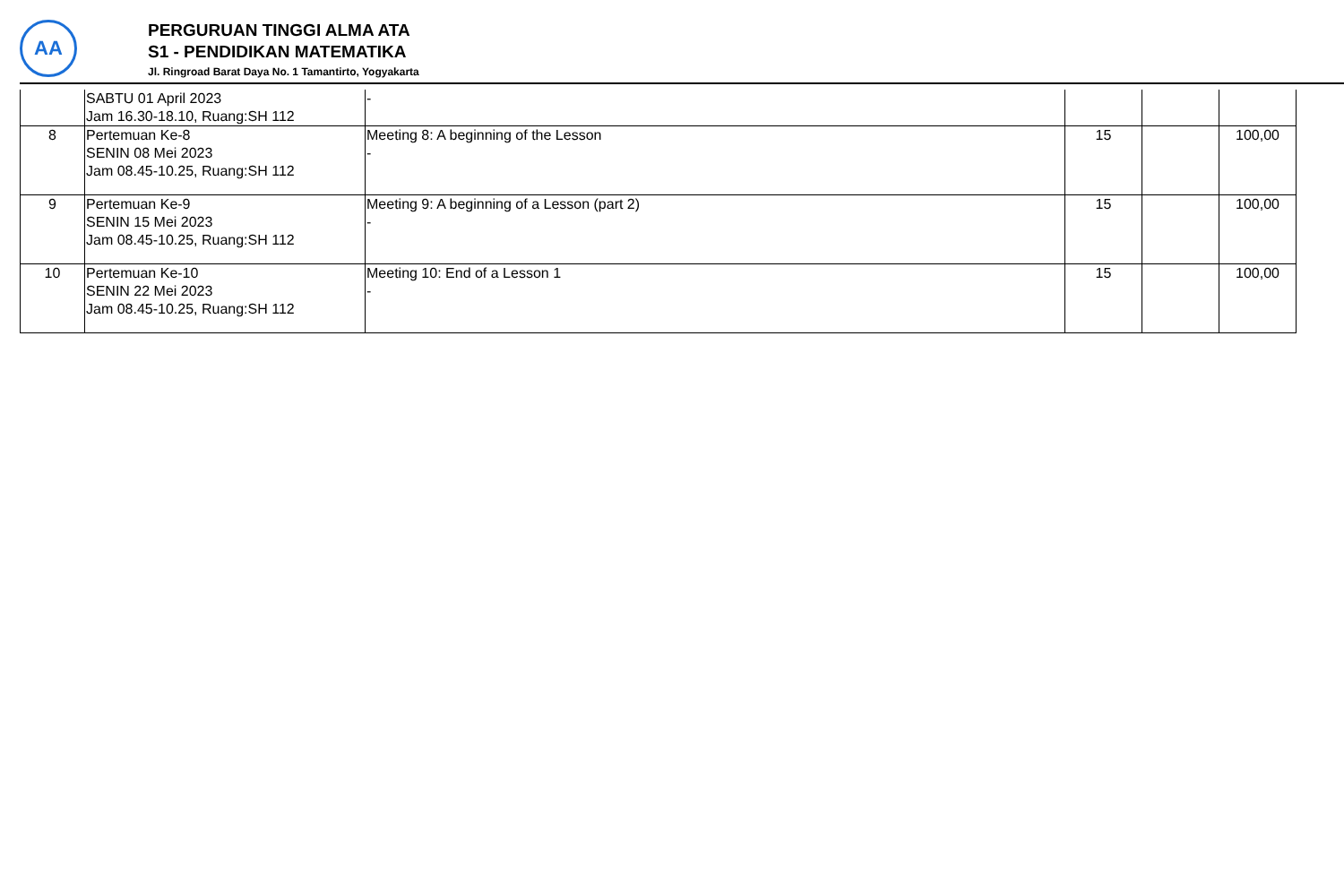AA
PERGURUAN TINGGI ALMA ATA
S1 - PENDIDIKAN MATEMATIKA
Jl. Ringroad Barat Daya No. 1 Tamantirto, Yogyakarta
| | SABTU 01 April 2023 Jam 16.30-18.10, Ruang:SH 112 | - | | | |
| 8 | Pertemuan Ke-8 SENIN 08 Mei 2023 Jam 08.45-10.25, Ruang:SH 112 | Meeting 8: A beginning of the Lesson - | 15 | | 100,00 |
| 9 | Pertemuan Ke-9 SENIN 15 Mei 2023 Jam 08.45-10.25, Ruang:SH 112 | Meeting 9: A beginning of a Lesson (part 2) - | 15 | | 100,00 |
| 10 | Pertemuan Ke-10 SENIN 22 Mei 2023 Jam 08.45-10.25, Ruang:SH 112 | Meeting 10: End of a Lesson 1 - | 15 | | 100,00 |